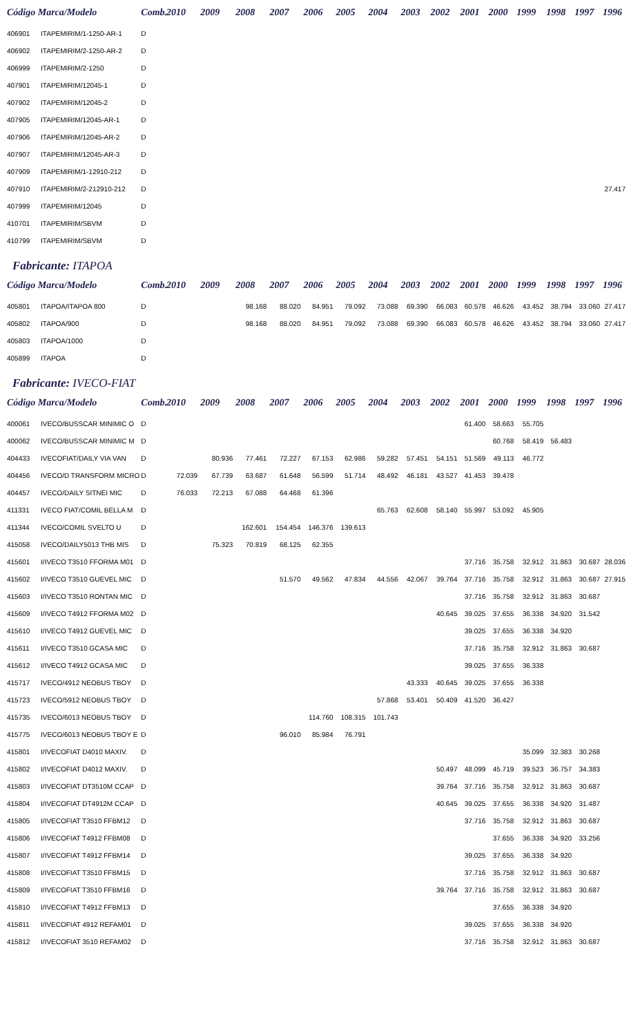| Código Marca/Modelo | | Comb. | 2010 | 2009 | 2008 | 2007 | 2006 | 2005 | 2004 | 2003 | 2002 | 2001 | 2000 | 1999 | 1998 | 1997 | 1996 |
| --- | --- | --- | --- | --- | --- | --- | --- | --- | --- | --- | --- | --- | --- | --- | --- | --- | --- |
| 406901 | ITAPEMIRIM/1-1250-AR-1 | D | | | | | | | | | | | | | | | |
| 406902 | ITAPEMIRIM/2-1250-AR-2 | D | | | | | | | | | | | | | | | |
| 406999 | ITAPEMIRIM/2-1250 | D | | | | | | | | | | | | | | | |
| 407901 | ITAPEMIRIM/12045-1 | D | | | | | | | | | | | | | | | |
| 407902 | ITAPEMIRIM/12045-2 | D | | | | | | | | | | | | | | | |
| 407905 | ITAPEMIRIM/12045-AR-1 | D | | | | | | | | | | | | | | | |
| 407906 | ITAPEMIRIM/12045-AR-2 | D | | | | | | | | | | | | | | | |
| 407907 | ITAPEMIRIM/12045-AR-3 | D | | | | | | | | | | | | | | | |
| 407909 | ITAPEMIRIM/1-12910-212 | D | | | | | | | | | | | | | | | |
| 407910 | ITAPEMIRIM/2-212910-212 | D | | | | | | | | | | | | | | | 27.417 |
| 407999 | ITAPEMIRIM/12045 | D | | | | | | | | | | | | | | | |
| 410701 | ITAPEMIRIM/SBVM | D | | | | | | | | | | | | | | | |
| 410799 | ITAPEMIRIM/SBVM | D | | | | | | | | | | | | | | | |
Fabricante: ITAPOA
| Código Marca/Modelo | | Comb. | 2010 | 2009 | 2008 | 2007 | 2006 | 2005 | 2004 | 2003 | 2002 | 2001 | 2000 | 1999 | 1998 | 1997 | 1996 |
| --- | --- | --- | --- | --- | --- | --- | --- | --- | --- | --- | --- | --- | --- | --- | --- | --- | --- |
| 405801 | ITAPOA/ITAPOA 800 | D | | | 98.168 | 88.020 | 84.951 | 79.092 | 73.088 | 69.390 | 66.083 | 60.578 | 46.626 | 43.452 | 38.794 | 33.060 | 27.417 |
| 405802 | ITAPOA/900 | D | | | 98.168 | 88.020 | 84.951 | 79.092 | 73.088 | 69.390 | 66.083 | 60.578 | 46.626 | 43.452 | 38.794 | 33.060 | 27.417 |
| 405803 | ITAPOA/1000 | D | | | | | | | | | | | | | | | |
| 405899 | ITAPOA | D | | | | | | | | | | | | | | | |
Fabricante: IVECO-FIAT
| Código Marca/Modelo | | Comb. | 2010 | 2009 | 2008 | 2007 | 2006 | 2005 | 2004 | 2003 | 2002 | 2001 | 2000 | 1999 | 1998 | 1997 | 1996 |
| --- | --- | --- | --- | --- | --- | --- | --- | --- | --- | --- | --- | --- | --- | --- | --- | --- | --- |
| 400061 | IVECO/BUSSCAR MINIMIC O | D | | | | | | | | | | 61.400 | 58.663 | 55.705 | | | |
| 400062 | IVECO/BUSSCAR MINIMIC M | D | | | | | | | | | | | 60.768 | 58.419 | 56.483 | | |
| 404433 | IVECOFIAT/DAILY VIA VAN | D | | 80.936 | 77.461 | 72.227 | 67.153 | 62.986 | 59.282 | 57.451 | 54.151 | 51.569 | 49.113 | 46.772 | | | |
| 404456 | IVECO/D TRANSFORM MICRO | D | 72.039 | 67.739 | 63.687 | 61.648 | 56.599 | 51.714 | 48.492 | 46.181 | 43.527 | 41.453 | 39.478 | | | | |
| 404457 | IVECO/DAILY SITNEI MIC | D | 76.033 | 72.213 | 67.088 | 64.468 | 61.396 | | | | | | | | | | |
| 411331 | IVECO FIAT/COMIL BELLA M | D | | | | | | | 65.763 | 62.608 | 58.140 | 55.997 | 53.092 | 45.905 | | | |
| 411344 | IVECO/COMIL SVELTO U | D | | | 162.601 | 154.454 | 146.376 | 139.613 | | | | | | | | | |
| 415058 | IVECO/DAILY5013 THB MIS | D | | 75.323 | 70.819 | 68.125 | 62.355 | | | | | | | | | | |
| 415601 | I/IVECO T3510 FFORMA M01 | D | | | | | | | | | | 37.716 | 35.758 | 32.912 | 31.863 | 30.687 | 28.036 |
| 415602 | I/IVECO T3510 GUEVEL MIC | D | | | | 51.570 | 49.562 | 47.834 | 44.556 | 42.067 | 39.764 | 37.716 | 35.758 | 32.912 | 31.863 | 30.687 | 27.915 |
| 415603 | I/IVECO T3510 RONTAN MIC | D | | | | | | | | | | 37.716 | 35.758 | 32.912 | 31.863 | 30.687 | |
| 415609 | I/IVECO T4912 FFORMA M02 | D | | | | | | | | | 40.645 | 39.025 | 37.655 | 36.338 | 34.920 | 31.542 | |
| 415610 | I/IVECO T4912 GUEVEL MIC | D | | | | | | | | | | 39.025 | 37.655 | 36.338 | 34.920 | | |
| 415611 | I/IVECO T3510 GCASA MIC | D | | | | | | | | | | 37.716 | 35.758 | 32.912 | 31.863 | 30.687 | |
| 415612 | I/IVECO T4912 GCASA MIC | D | | | | | | | | | | 39.025 | 37.655 | 36.338 | | | |
| 415717 | IVECO/4912 NEOBUS TBOY | D | | | | | | | | 43.333 | 40.645 | 39.025 | 37.655 | 36.338 | | | |
| 415723 | IVECO/5912 NEOBUS TBOY | D | | | | | | | 57.868 | 53.401 | 50.409 | 41.520 | 36.427 | | | | |
| 415735 | IVECO/6013 NEOBUS TBOY | D | | | | | 114.760 | 108.315 | 101.743 | | | | | | | | |
| 415775 | IVECO/6013 NEOBUS TBOY E | D | | | | 96.010 | 85.984 | 76.791 | | | | | | | | | |
| 415801 | I/IVECOFIAT D4010 MAXIV. | D | | | | | | | | | | | | 35.099 | 32.383 | 30.268 | |
| 415802 | I/IVECOFIAT D4012 MAXIV. | D | | | | | | | | | 50.497 | 48.099 | 45.719 | 39.523 | 36.757 | 34.383 | |
| 415803 | I/IVECOFIAT DT3510M CCAP | D | | | | | | | | | 39.764 | 37.716 | 35.758 | 32.912 | 31.863 | 30.687 | |
| 415804 | I/IVECOFIAT DT4912M CCAP | D | | | | | | | | | 40.645 | 39.025 | 37.655 | 36.338 | 34.920 | 31.487 | |
| 415805 | I/IVECOFIAT T3510 FFBM12 | D | | | | | | | | | | 37.716 | 35.758 | 32.912 | 31.863 | 30.687 | |
| 415806 | I/IVECOFIAT T4912 FFBM08 | D | | | | | | | | | | | 37.655 | 36.338 | 34.920 | 33.256 | |
| 415807 | I/IVECOFIAT T4912 FFBM14 | D | | | | | | | | | | 39.025 | 37.655 | 36.338 | 34.920 | | |
| 415808 | I/IVECOFIAT T3510 FFBM15 | D | | | | | | | | | | 37.716 | 35.758 | 32.912 | 31.863 | 30.687 | |
| 415809 | I/IVECOFIAT T3510 FFBM16 | D | | | | | | | | | 39.764 | 37.716 | 35.758 | 32.912 | 31.863 | 30.687 | |
| 415810 | I/IVECOFIAT T4912 FFBM13 | D | | | | | | | | | | | 37.655 | 36.338 | 34.920 | | |
| 415811 | I/IVECOFIAT 4912 REFAM01 | D | | | | | | | | | | 39.025 | 37.655 | 36.338 | 34.920 | | |
| 415812 | I/IVECOFIAT 3510 REFAM02 | D | | | | | | | | | | 37.716 | 35.758 | 32.912 | 31.863 | 30.687 | |